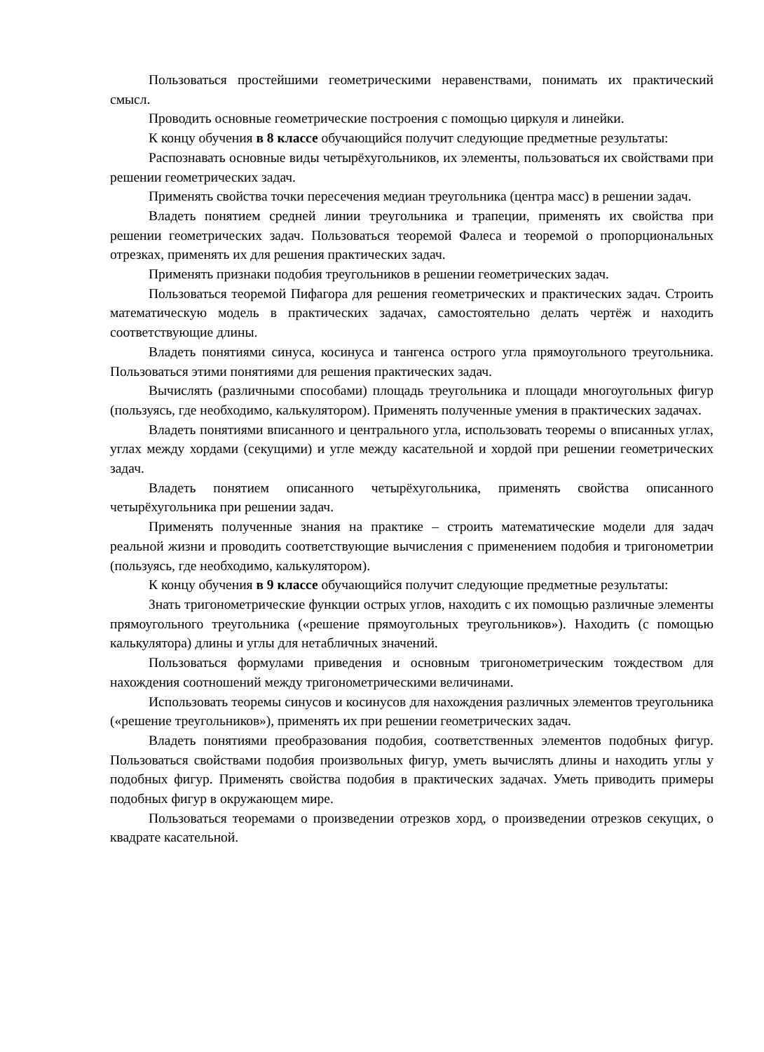Пользоваться простейшими геометрическими неравенствами, понимать их практический смысл.
Проводить основные геометрические построения с помощью циркуля и линейки.
К концу обучения в 8 классе обучающийся получит следующие предметные результаты:
Распознавать основные виды четырёхугольников, их элементы, пользоваться их свойствами при решении геометрических задач.
Применять свойства точки пересечения медиан треугольника (центра масс) в решении задач.
Владеть понятием средней линии треугольника и трапеции, применять их свойства при решении геометрических задач. Пользоваться теоремой Фалеса и теоремой о пропорциональных отрезках, применять их для решения практических задач.
Применять признаки подобия треугольников в решении геометрических задач.
Пользоваться теоремой Пифагора для решения геометрических и практических задач. Строить математическую модель в практических задачах, самостоятельно делать чертёж и находить соответствующие длины.
Владеть понятиями синуса, косинуса и тангенса острого угла прямоугольного треугольника. Пользоваться этими понятиями для решения практических задач.
Вычислять (различными способами) площадь треугольника и площади многоугольных фигур (пользуясь, где необходимо, калькулятором). Применять полученные умения в практических задачах.
Владеть понятиями вписанного и центрального угла, использовать теоремы о вписанных углах, углах между хордами (секущими) и угле между касательной и хордой при решении геометрических задач.
Владеть понятием описанного четырёхугольника, применять свойства описанного четырёхугольника при решении задач.
Применять полученные знания на практике – строить математические модели для задач реальной жизни и проводить соответствующие вычисления с применением подобия и тригонометрии (пользуясь, где необходимо, калькулятором).
К концу обучения в 9 классе обучающийся получит следующие предметные результаты:
Знать тригонометрические функции острых углов, находить с их помощью различные элементы прямоугольного треугольника («решение прямоугольных треугольников»). Находить (с помощью калькулятора) длины и углы для нетабличных значений.
Пользоваться формулами приведения и основным тригонометрическим тождеством для нахождения соотношений между тригонометрическими величинами.
Использовать теоремы синусов и косинусов для нахождения различных элементов треугольника («решение треугольников»), применять их при решении геометрических задач.
Владеть понятиями преобразования подобия, соответственных элементов подобных фигур. Пользоваться свойствами подобия произвольных фигур, уметь вычислять длины и находить углы у подобных фигур. Применять свойства подобия в практических задачах. Уметь приводить примеры подобных фигур в окружающем мире.
Пользоваться теоремами о произведении отрезков хорд, о произведении отрезков секущих, о квадрате касательной.